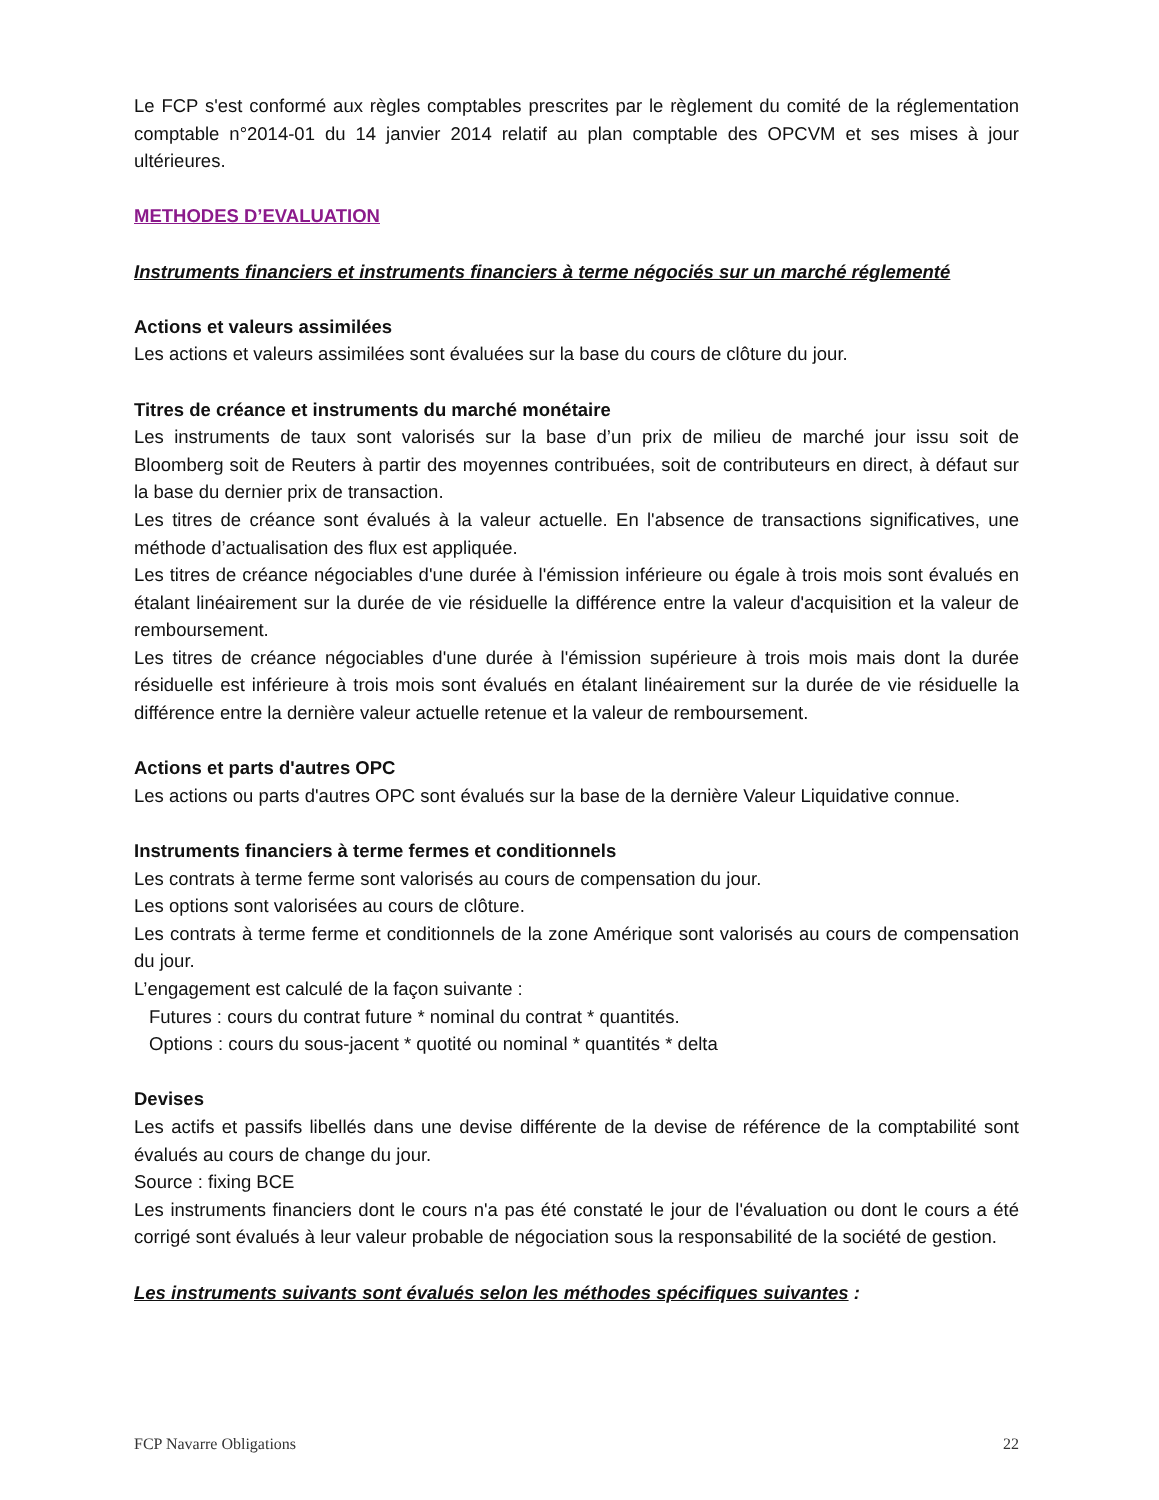Le FCP s'est conformé aux règles comptables prescrites par le règlement du comité de la réglementation comptable n°2014-01 du 14 janvier 2014 relatif au plan comptable des OPCVM et ses mises à jour ultérieures.
METHODES D’EVALUATION
Instruments financiers et instruments financiers à terme négociés sur un marché réglementé
Actions et valeurs assimilées
Les actions et valeurs assimilées sont évaluées sur la base du cours de clôture du jour.
Titres de créance et instruments du marché monétaire
Les instruments de taux sont valorisés sur la base d’un prix de milieu de marché jour issu soit de Bloomberg soit de Reuters à partir des moyennes contribuées, soit de contributeurs en direct, à défaut sur la base du dernier prix de transaction.
Les titres de créance sont évalués à la valeur actuelle. En l'absence de transactions significatives, une méthode d’actualisation des flux est appliquée.
Les titres de créance négociables d'une durée à l'émission inférieure ou égale à trois mois sont évalués en étalant linéairement sur la durée de vie résiduelle la différence entre la valeur d'acquisition et la valeur de remboursement.
Les titres de créance négociables d'une durée à l'émission supérieure à trois mois mais dont la durée résiduelle est inférieure à trois mois sont évalués en étalant linéairement sur la durée de vie résiduelle la différence entre la dernière valeur actuelle retenue et la valeur de remboursement.
Actions et parts d'autres OPC
Les actions ou parts d'autres OPC sont évalués sur la base de la dernière Valeur Liquidative connue.
Instruments financiers à terme fermes et conditionnels
Les contrats à terme ferme sont valorisés au cours de compensation du jour.
Les options sont valorisées au cours de clôture.
Les contrats à terme ferme et conditionnels de la zone Amérique sont valorisés au cours de compensation du jour.
L’engagement est calculé de la façon suivante :
Futures : cours du contrat future * nominal du contrat * quantités.
Options : cours du sous-jacent * quotité ou nominal * quantités * delta
Devises
Les actifs et passifs libellés dans une devise différente de la devise de référence de la comptabilité sont évalués au cours de change du jour.
Source : fixing BCE
Les instruments financiers dont le cours n'a pas été constaté le jour de l'évaluation ou dont le cours a été corrigé sont évalués à leur valeur probable de négociation sous la responsabilité de la société de gestion.
Les instruments suivants sont évalués selon les méthodes spécifiques suivantes :
FCP Navarre Obligations 22